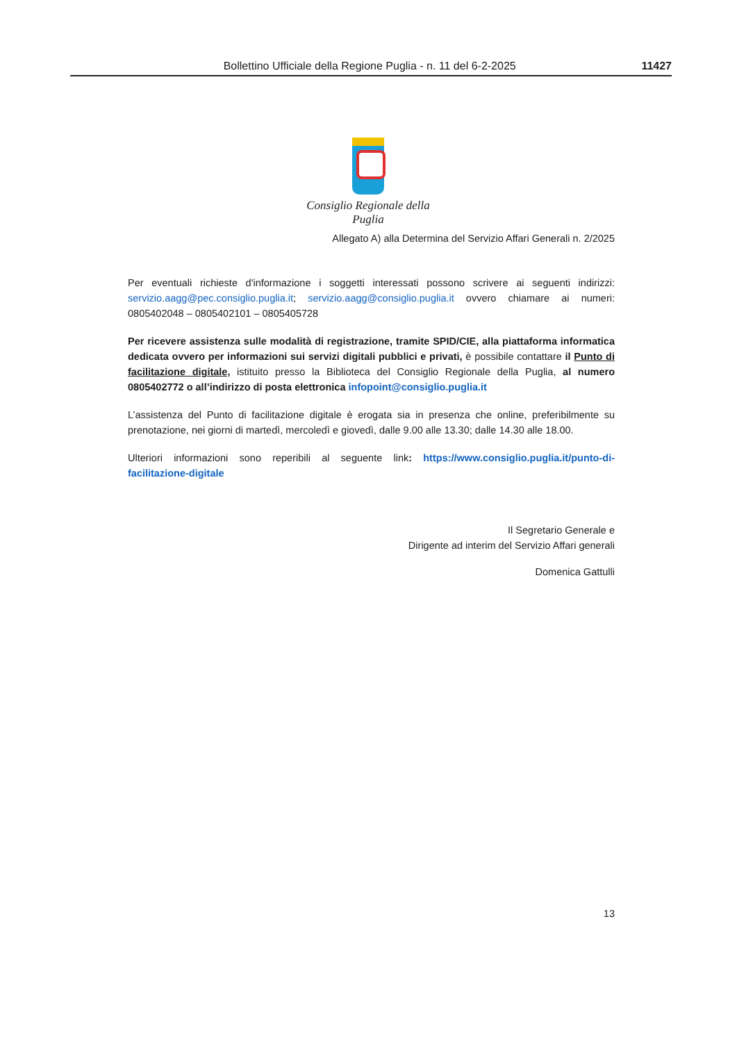Bollettino Ufficiale della Regione Puglia - n. 11 del 6-2-2025 11427
Consiglio Regionale della Puglia
Allegato A) alla Determina del Servizio Affari Generali n. 2/2025
Per eventuali richieste d'informazione i soggetti interessati possono scrivere ai seguenti indirizzi: servizio.aagg@pec.consiglio.puglia.it; servizio.aagg@consiglio.puglia.it ovvero chiamare ai numeri: 0805402048 – 0805402101 – 0805405728
Per ricevere assistenza sulle modalità di registrazione, tramite SPID/CIE, alla piattaforma informatica dedicata ovvero per informazioni sui servizi digitali pubblici e privati, è possibile contattare il Punto di facilitazione digitale, istituito presso la Biblioteca del Consiglio Regionale della Puglia, al numero 0805402772 o all’indirizzo di posta elettronica infopoint@consiglio.puglia.it
L’assistenza del Punto di facilitazione digitale è erogata sia in presenza che online, preferibilmente su prenotazione, nei giorni di martedì, mercoledì e giovedì, dalle 9.00 alle 13.30; dalle 14.30 alle 18.00.
Ulteriori informazioni sono reperibili al seguente link: https://www.consiglio.puglia.it/punto-di-facilitazione-digitale
Il Segretario Generale e
Dirigente ad interim del Servizio Affari generali
Domenica Gattulli
13